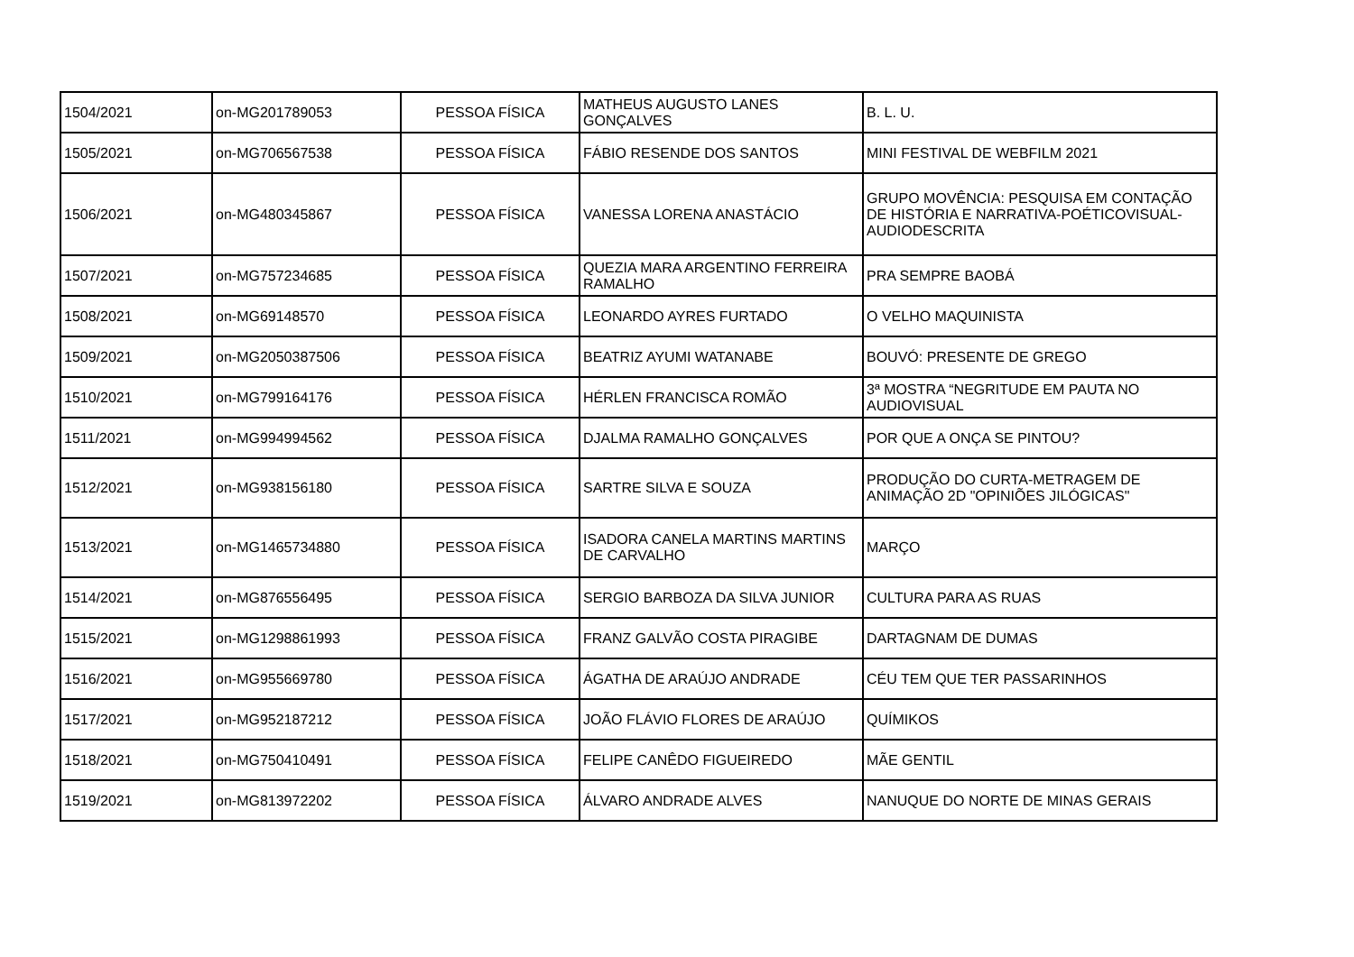| 1504/2021 | on-MG201789053 | PESSOA FÍSICA | MATHEUS AUGUSTO LANES GONÇALVES | B. L. U. |
| 1505/2021 | on-MG706567538 | PESSOA FÍSICA | FÁBIO RESENDE DOS SANTOS | MINI FESTIVAL DE WEBFILM 2021 |
| 1506/2021 | on-MG480345867 | PESSOA FÍSICA | VANESSA LORENA ANASTÁCIO | GRUPO MOVÊNCIA: PESQUISA EM CONTAÇÃO DE HISTÓRIA E NARRATIVA-POÉTICOVISUAL-AUDIODESCRITA |
| 1507/2021 | on-MG757234685 | PESSOA FÍSICA | QUEZIA MARA ARGENTINO FERREIRA RAMALHO | PRA SEMPRE BAOBÁ |
| 1508/2021 | on-MG69148570 | PESSOA FÍSICA | LEONARDO AYRES FURTADO | O VELHO MAQUINISTA |
| 1509/2021 | on-MG2050387506 | PESSOA FÍSICA | BEATRIZ AYUMI WATANABE | BOUVÓ: PRESENTE DE GREGO |
| 1510/2021 | on-MG799164176 | PESSOA FÍSICA | HÉRLEN FRANCISCA ROMÃO | 3ª MOSTRA “NEGRITUDE EM PAUTA NO AUDIOVISUAL |
| 1511/2021 | on-MG994994562 | PESSOA FÍSICA | DJALMA RAMALHO GONÇALVES | POR QUE A ONÇA SE PINTOU? |
| 1512/2021 | on-MG938156180 | PESSOA FÍSICA | SARTRE SILVA E SOUZA | PRODUÇÃO DO CURTA-METRAGEM DE ANIMAÇÃO 2D "OPINIÕES JILÓGICAS" |
| 1513/2021 | on-MG1465734880 | PESSOA FÍSICA | ISADORA CANELA MARTINS MARTINS DE CARVALHO | MARÇO |
| 1514/2021 | on-MG876556495 | PESSOA FÍSICA | SERGIO BARBOZA DA SILVA JUNIOR | CULTURA PARA AS RUAS |
| 1515/2021 | on-MG1298861993 | PESSOA FÍSICA | FRANZ GALVÃO COSTA PIRAGIBE | DARTAGNAM DE DUMAS |
| 1516/2021 | on-MG955669780 | PESSOA FÍSICA | ÁGATHA DE ARAÚJO ANDRADE | CÉU TEM QUE TER PASSARINHOS |
| 1517/2021 | on-MG952187212 | PESSOA FÍSICA | JOÃO FLÁVIO FLORES DE ARAÚJO | QUÍMIKOS |
| 1518/2021 | on-MG750410491 | PESSOA FÍSICA | FELIPE CANÊDO FIGUEIREDO | MÃE GENTIL |
| 1519/2021 | on-MG813972202 | PESSOA FÍSICA | ÁLVARO ANDRADE ALVES | NANUQUE DO NORTE DE MINAS GERAIS |